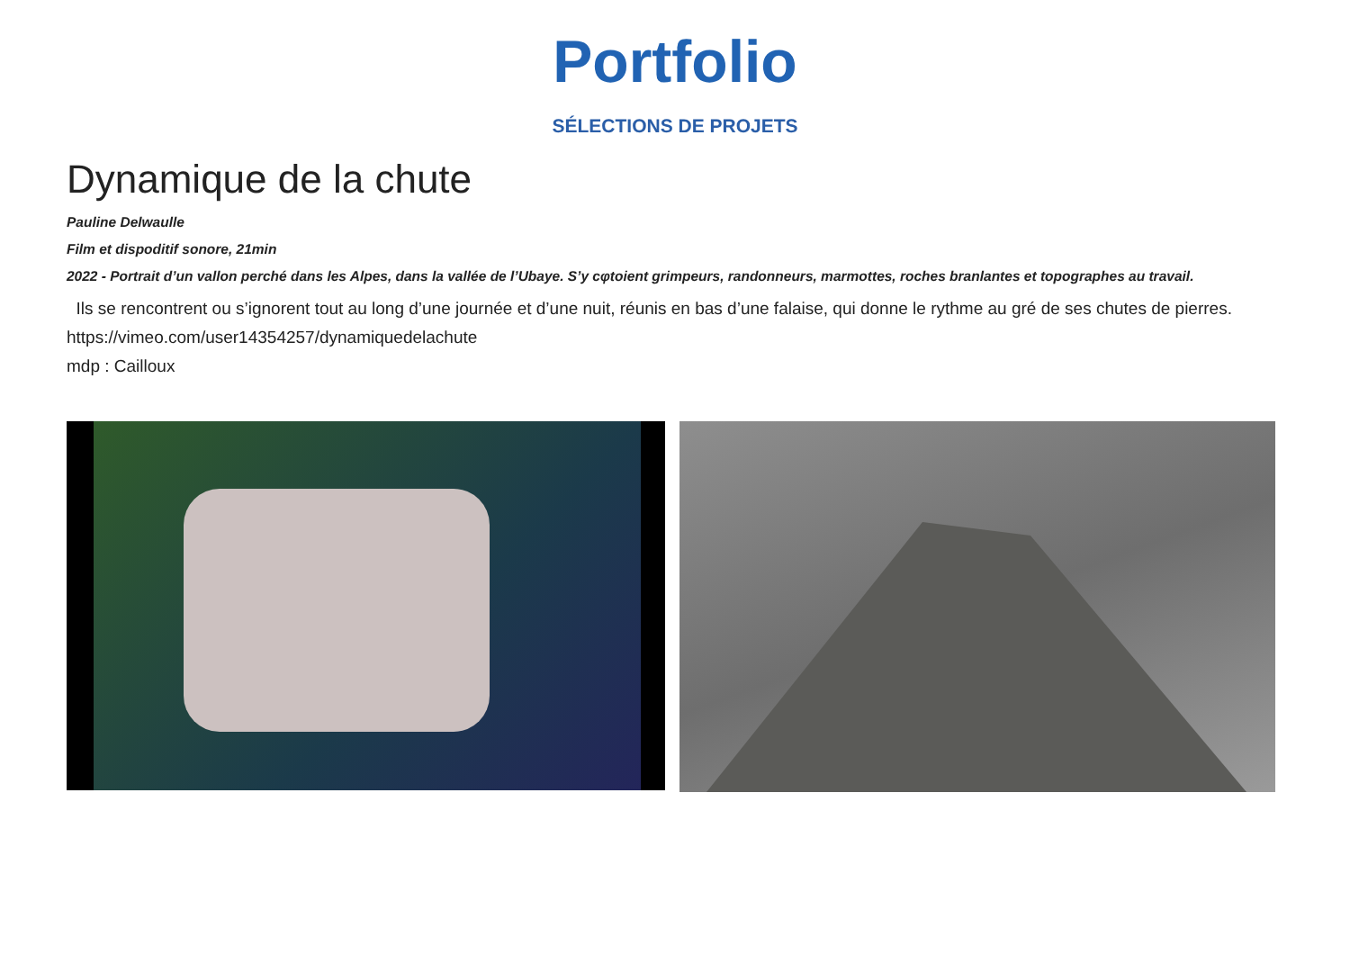Portfolio
SÉLECTIONS DE PROJETS
Dynamique de la chute
Pauline Delwaulle
Film et dispoditif sonore, 21min
2022 - Portrait d’un vallon perché dans les Alpes, dans la vallée de l’Ubaye. S’y cφtoient grimpeurs, randonneurs, marmottes, roches branlantes et topographes au travail.
Ils se rencontrent ou s’ignorent tout au long d’une journée et d’une nuit, réunis en bas d’une falaise, qui donne le rythme au gré de ses chutes de pierres.
https://vimeo.com/user14354257/dynamiquedelachute
mdp : Cailloux